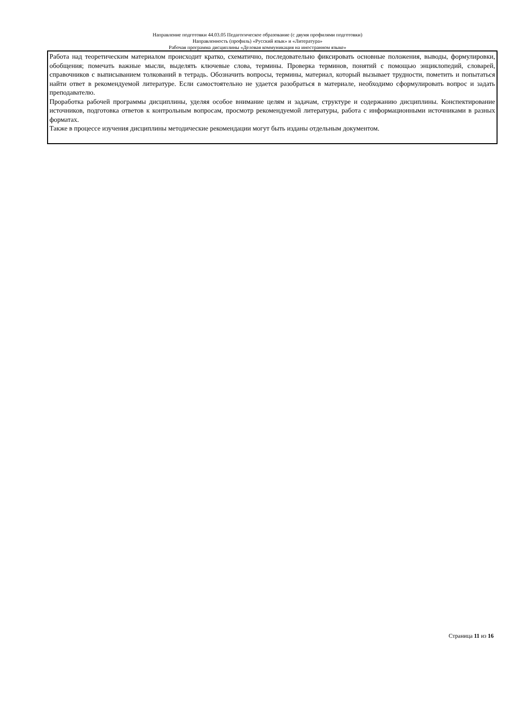Направление подготовки 44.03.05 Педагогическое образование (с двумя профилями подготовки)
Направленность (профиль) «Русский язык» и «Литература»
Рабочая программа дисциплины «Деловая коммуникация на иностранном языке»
Работа над теоретическим материалом происходит кратко, схематично, последовательно фиксировать основные положения, выводы, формулировки, обобщения; помечать важные мысли, выделять ключевые слова, термины. Проверка терминов, понятий с помощью энциклопедий, словарей, справочников с выписыванием толкований в тетрадь. Обозначить вопросы, термины, материал, который вызывает трудности, пометить и попытаться найти ответ в рекомендуемой литературе. Если самостоятельно не удается разобраться в материале, необходимо сформулировать вопрос и задать преподавателю.
Проработка рабочей программы дисциплины, уделяя особое внимание целям и задачам, структуре и содержанию дисциплины. Конспектирование источников, подготовка ответов к контрольным вопросам, просмотр рекомендуемой литературы, работа с информационными источниками в разных форматах.
Также в процессе изучения дисциплины методические рекомендации могут быть изданы отдельным документом.
Страница 11 из 16